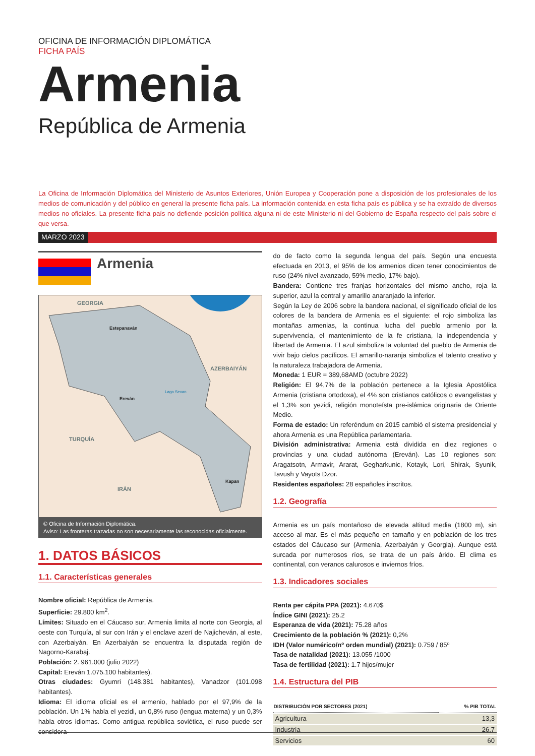OFICINA DE INFORMACIÓN DIPLOMÁTICA
FICHA PAÍS
Armenia
República de Armenia
La Oficina de Información Diplomática del Ministerio de Asuntos Exteriores, Unión Europea y Cooperación pone a disposición de los profesionales de los medios de comunicación y del público en general la presente ficha país. La información contenida en esta ficha país es pública y se ha extraído de diversos medios no oficiales. La presente ficha país no defiende posición política alguna ni de este Ministerio ni del Gobierno de España respecto del país sobre el que versa.
MARZO 2023
Armenia
GEORGIA
Estepanaván
AZERBAIYÁN
Lago Sevan
Ereván
TURQUÍA
Kapan
IRÁN
© Oficina de Información Diplomática.
Aviso: Las fronteras trazadas no son necesariamente las reconocidas oficialmente.
1. DATOS BÁSICOS
1.1. Características generales
Nombre oficial: República de Armenia.
Superficie: 29.800 km<sup>2</sup>.
Límites: Situado en el Cáucaso sur, Armenia limita al norte con Georgia, al oeste con Turquía, al sur con Irán y el enclave azerí de Najicheván, al este, con Azerbaiyán. En Azerbaiyán se encuentra la disputada región de Nagorno-Karabaj.
Población: 2. 961.000 (julio 2022)
Capital: Ereván 1.075.100 habitantes).
Otras ciudades: Gyumri (148.381 habitantes), Vanadzor (101.098 habitantes).
Idioma: El idioma oficial es el armenio, hablado por el 97,9% de la población. Un 1% habla el yezidi, un 0,8% ruso (lengua materna) y un 0,3% habla otros idiomas. Como antigua república soviética, el ruso puede ser considera-
do de facto como la segunda lengua del país. Según una encuesta efectuada en 2013, el 95% de los armenios dicen tener conocimientos de ruso (24% nivel avanzado, 59% medio, 17% bajo).
Bandera: Contiene tres franjas horizontales del mismo ancho, roja la superior, azul la central y amarillo anaranjado la inferior.
Según la Ley de 2006 sobre la bandera nacional, el significado oficial de los colores de la bandera de Armenia es el siguiente: el rojo simboliza las montañas armenias, la continua lucha del pueblo armenio por la supervivencia, el mantenimiento de la fe cristiana, la independencia y libertad de Armenia. El azul simboliza la voluntad del pueblo de Armenia de vivir bajo cielos pacíficos. El amarillo-naranja simboliza el talento creativo y la naturaleza trabajadora de Armenia.
Moneda: 1 EUR = 389,68AMD (octubre 2022)
Religión: El 94,7% de la población pertenece a la Iglesia Apostólica Armenia (cristiana ortodoxa), el 4% son cristianos católicos o evangelistas y el 1,3% son yezidi, religión monoteísta pre-islámica originaria de Oriente Medio.
Forma de estado: Un referéndum en 2015 cambió el sistema presidencial y ahora Armenia es una República parlamentaria.
División administrativa: Armenia está dividida en diez regiones o provincias y una ciudad autónoma (Ereván). Las 10 regiones son: Aragatsotn, Armavir, Ararat, Gegharkunic, Kotayk, Lori, Shirak, Syunik, Tavush y Vayots Dzor.
Residentes españoles: 28 españoles inscritos.
1.2. Geografía
Armenia es un país montañoso de elevada altitud media (1800 m), sin acceso al mar. Es el más pequeño en tamaño y en población de los tres estados del Cáucaso sur (Armenia, Azerbaiyán y Georgia). Aunque está surcada por numerosos ríos, se trata de un país árido. El clima es continental, con veranos calurosos e inviernos fríos.
1.3. Indicadores sociales
Renta per cápita PPA (2021): 4.670$
Índice GINI (2021): 25.2
Esperanza de vida (2021): 75.28 años
Crecimiento de la población % (2021): 0,2%
IDH (Valor numérico/nº orden mundial) (2021): 0.759 / 85º
Tasa de natalidad (2021): 13.055 /1000
Tasa de fertilidad (2021): 1.7 hijos/mujer
1.4. Estructura del PIB
| DISTRIBUCIÓN POR SECTORES (2021) | % PIB TOTAL |
| --- | --- |
| Agricultura | 13,3 |
| Industria | 26,7 |
| Servicios | 60 |